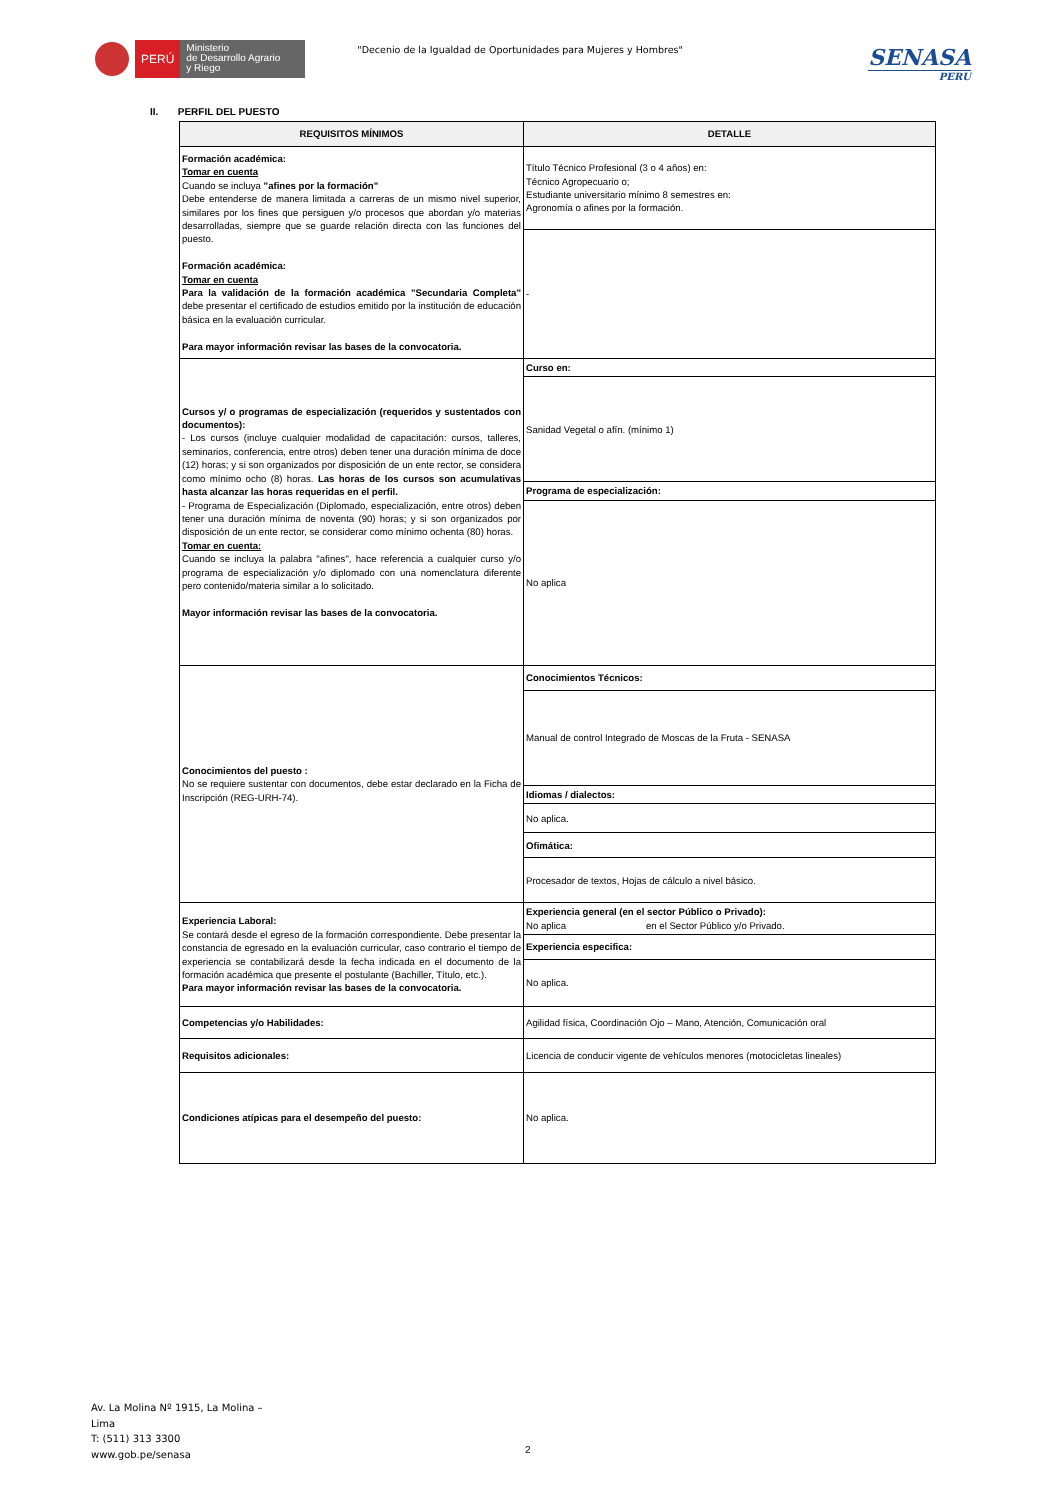PERÚ
Ministerio
de Desarrollo Agrario
y Riego
"Decenio de la Igualdad de Oportunidades para Mujeres y Hombres"
SENASA
PERU
II. PERFIL DEL PUESTO
| REQUISITOS MÍNIMOS | DETALLE |
| --- | --- |
| Formación académica: Tomar en cuenta Cuando se incluya "afines por la formación" Debe entenderse de manera limitada a carreras de un mismo nivel superior, similares por los fines que persiguen y/o procesos que abordan y/o materias desarrolladas, siempre que se guarde relación directa con las funciones del puesto. Formación académica: Tomar en cuenta Para la validación de la formación académica "Secundaria Completa" debe presentar el certificado de estudios emitido por la institución de educación básica en la evaluación curricular. Para mayor información revisar las bases de la convocatoria. | Título Técnico Profesional (3 o 4 años) en: Técnico Agropecuario o; Estudiante universitario mínimo 8 semestres en: Agronomía o afines por la formación. |
| | - |
| Cursos y/ o programas de especialización (requeridos y sustentados con documentos): - Los cursos (incluye cualquier modalidad de capacitación: cursos, talleres, seminarios, conferencia, entre otros) deben tener una duración mínima de doce (12) horas; y si son organizados por disposición de un ente rector, se considera como mínimo ocho (8) horas. Las horas de los cursos son acumulativas hasta alcanzar las horas requeridas en el perfil. - Programa de Especialización (Diplomado, especialización, entre otros) deben tener una duración mínima de noventa (90) horas; y si son organizados por disposición de un ente rector, se considerar como mínimo ochenta (80) horas. Tomar en cuenta: Cuando se incluya la palabra "afines", hace referencia a cualquier curso y/o programa de especialización y/o diplomado con una nomenclatura diferente pero contenido/materia similar a lo solicitado. Mayor información revisar las bases de la convocatoria. | Curso en: |
| | Sanidad Vegetal o afín. (mínimo 1) |
| | Programa de especialización: |
| | No aplica |
| Conocimientos del puesto : No se requiere sustentar con documentos, debe estar declarado en la Ficha de Inscripción (REG-URH-74). | Conocimientos Técnicos: |
| | Manual de control Integrado de Moscas de la Fruta - SENASA |
| | Idiomas / dialectos: |
| | No aplica. |
| | Ofimática: |
| | Procesador de textos, Hojas de cálculo a nivel básico. |
| Experiencia Laboral: Se contará desde el egreso de la formación correspondiente. Debe presentar la constancia de egresado en la evaluación curricular, caso contrario el tiempo de experiencia se contabilizará desde la fecha indicada en el documento de la formación académica que presente el postulante (Bachiller, Título, etc.). Para mayor información revisar las bases de la convocatoria. | Experiencia general (en el sector Público o Privado): No aplica en el Sector Público y/o Privado. |
| | Experiencia especifica: |
| | No aplica. |
| Competencias y/o Habilidades: | Agilidad física, Coordinación Ojo – Mano, Atención, Comunicación oral |
| Requisitos adicionales: | Licencia de conducir vigente de vehículos menores (motocicletas lineales) |
| Condiciones atípicas para el desempeño del puesto: | No aplica. |
Av. La Molina Nº 1915, La Molina –
Lima
T: (511) 313 3300
www.gob.pe/senasa
2